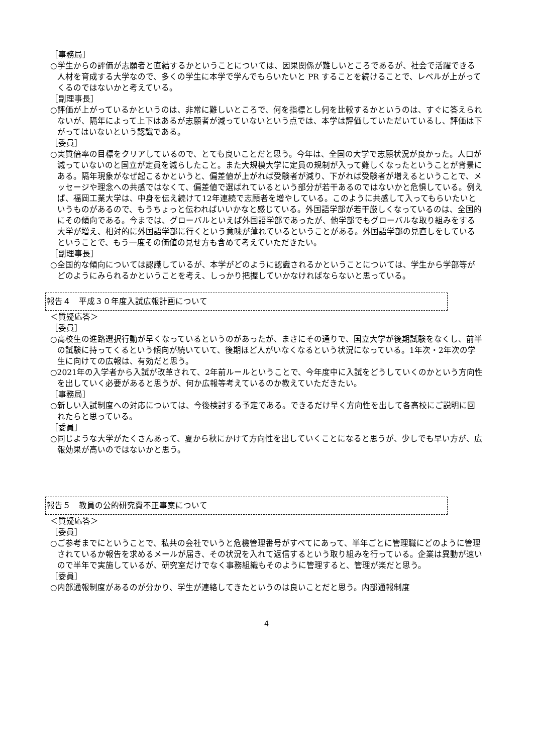［事務局］
○学生からの評価が志願者と直結するかということについては、因果関係が難しいところであるが、社会で活躍できる人材を育成する大学なので、多くの学生に本学で学んでもらいたいと PR することを続けることで、レベルが上がってくるのではないかと考えている。
［副理事長］
○評価が上がっているかというのは、非常に難しいところで、何を指標とし何を比較するかというのは、すぐに答えられないが、隔年によって上下はあるが志願者が減っていないという点では、本学は評価していただいているし、評価は下がってはいないという認識である。
［委員］
○実質倍率の目標をクリアしているので、とても良いことだと思う。今年は、全国の大学で志願状況が良かった。人口が減っていないのと国立が定員を減らしたこと。また大規模大学に定員の規制が入って難しくなったということが背景にある。隔年現象がなぜ起こるかというと、偏差値が上がれば受験者が減り、下がれば受験者が増えるということで、メッセージや理念への共感ではなくて、偏差値で選ばれているという部分が若干あるのではないかと危惧している。例えば、福岡工業大学は、中身を伝え続けて12年連続で志願者を増やしている。このように共感して入ってもらいたいというものがあるので、もうちょっと伝わればいいかなと感じている。外国語学部が若干厳しくなっているのは、全国的にその傾向である。今までは、グローバルといえば外国語学部であったが、他学部でもグローバルな取り組みをする大学が増え、相対的に外国語学部に行くという意味が薄れているということがある。外国語学部の見直しをしているということで、もう一度その価値の見せ方も含めて考えていただきたい。
［副理事長］
○全国的な傾向については認識しているが、本学がどのように認識されるかということについては、学生から学部等がどのようにみられるかということを考え、しっかり把握していかなければならないと思っている。
報告４　平成３０年度入試広報計画について
＜質疑応答＞
［委員］
○高校生の進路選択行動が早くなっているというのがあったが、まさにその通りで、国立大学が後期試験をなくし、前半の試験に持ってくるという傾向が続いていて、後期ほど人がいなくなるという状況になっている。1年次・2年次の学生に向けての広報は、有効だと思う。
○2021年の入学者から入試が改革されて、2年前ルールということで、今年度中に入試をどうしていくのかという方向性を出していく必要があると思うが、何か広報等考えているのか教えていただきたい。
［事務局］
○新しい入試制度への対応については、今後検討する予定である。できるだけ早く方向性を出して各高校にご説明に回れたらと思っている。
［委員］
○同じような大学がたくさんあって、夏から秋にかけて方向性を出していくことになると思うが、少しでも早い方が、広報効果が高いのではないかと思う。
報告５　教員の公的研究費不正事案について
＜質疑応答＞
［委員］
○ご参考までにということで、私共の会社でいうと危機管理番号がすべてにあって、半年ごとに管理職にどのように管理されているか報告を求めるメールが届き、その状況を入れて返信するという取り組みを行っている。企業は異動が速いので半年で実施しているが、研究室だけでなく事務組織もそのように管理すると、管理が楽だと思う。
［委員］
○内部通報制度があるのが分かり、学生が連絡してきたというのは良いことだと思う。内部通報制度
4